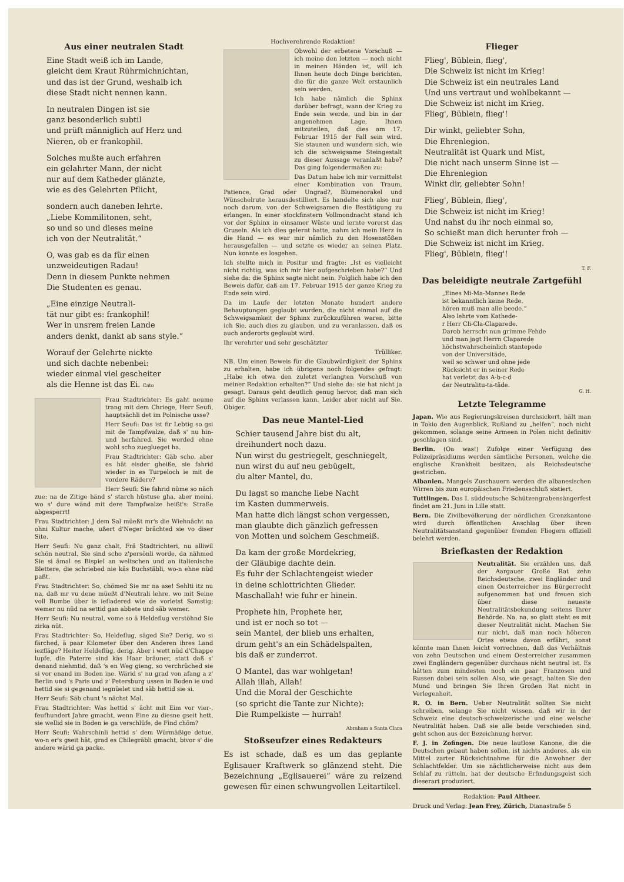Aus einer neutralen Stadt
Eine Stadt weiß ich im Lande,
gleicht dem Kraut Rührmichnichtan,
und das ist der Grund, weshalb ich
diese Stadt nicht nennen kann.
In neutralen Dingen ist sie
ganz besonderlich subtil
und prüft männiglich auf Herz und
Nieren, ob er frankophil.
Solches mußte auch erfahren
ein gelahrter Mann, der nicht
nur auf dem Katheder glänzte,
wie es des Gelehrten Pflicht,
sondern auch daneben lehrte.
„Liebe Kommilitonen, seht,
so und so und dieses meine
ich von der Neutralität.“
O, was gab es da für einen
unzweideutigen Radau!
Denn in diesem Punkte nehmen
Die Studenten es genau.
„Eine einzige Neutrali-
tät nur gibt es: frankophil!
Wer in unsrem freien Lande
anders denkt, dankt ab sans style.“
Worauf der Gelehrte nickte
und sich dachte nebenbei:
wieder einmal viel gescheiter
als die Henne ist das Ei. Cato
Frau Stadtrichter: Es gaht neume trang mit dem Chriege, Herr Seufi, hauptsächli det im Polnische usse?
Herr Seufi: Das ist fir Lebtig so gsi mit de Tampfwalze, daß s' nu hin- und herfahred. Sie werded ehne wohl scho zueglueget ha.
Frau Stadtrichter: Gäb scho, aber es hät eisder gheiße, sie fahrid wieder in es Turpeloch ie mit de vordere Rädere?
Herr Seufi: Sie fahrid nüme so näch zue: na de Zitige händ s' starch hüstuse gha, aber meini, wo s' dure wänd mit dere Tampfwalze heißt's: Straße abgesperrt!
Frau Stadtrichter: J dem Sal müeßt mr's die Wiehnächt na ohni Kultur mache, ußert d'Neger brächted sie vo diser Site.
Herr Seufi: Nu ganz chalt, Frä Stadtrichteri, nu alliwil schön neutral, Sie sind scho z'persönli worde, da nähmed Sie si ämal es Bispiel an weltschen und an italienische Blettere, die schriebed nie käs Buchstäbli, wo-n ehne nüd paßt.
Frau Stadtrichter: So, chömed Sie mr na ase! Sehlti itz nu na, daß mr vu dene müeßt d'Neutrali lehre, wo mit Seine voll Bumbe über is iefladered wie de vorletst Samstig; wemer nu nüd na settid gan abbete und säb wemer.
Herr Seufi: Nu neutral, vome so ä Heldeflug verstöhnd Sie zirka nüt.
Frau Stadtrichter: So, Heldeflug, säged Sie? Derig, wo si färched, ä paar Kilometer über den Anderen ihres Land iezfläge? Heiter Heldeflüg, derig. Aber i wett nüd d'Chappe lupfe, die Paterre sind käs Haar bräuner, statt daß s' denand niehmtid, daß 's en Weg gieng, so verchrüched sie si vor enand im Boden ine. Wärid s' nu grad von afang a z' Berlin und 's Paris und z' Petersburg ussen in Boden ie und hettid sie si gegenand iegnüelet und säb hettid sie si.
Herr Seufi: Säb chunt 's nächst Mal.
Frau Stadtrichter: Was hettid s' ächt mit Eim vor vier-, feufhundert Jahre gmacht, wenn Eine zu diesne gseit hett, sie wellid sie in Boden ie ga verschlüfe, de Find chöm?
Herr Seufi: Wahrschinli hettid s' dem Würmäßige detue, wo-n er's gseit hät, grad es Chilegräbli gmacht, bivor s' die andere wärid ga packe.
Hochverehrende Redaktion!
Obwohl der erbetene Vorschuß — ich meine den letzten — noch nicht in meinen Händen ist, will ich Ihnen heute doch Dinge berichten, die für die ganze Welt erstaunlich sein werden.
Ich habe nämlich die Sphinx darüber befragt, wann der Krieg zu Ende sein werde, und bin in der angenehmen Lage, Ihnen mitzuteilen, daß dies am 17. Februar 1915 der Fall sein wird. Sie staunen und wundern sich, wie ich die schweigsame Steingestalt zu dieser Aussage veranlaßt habe? Das ging folgendermaßen zu:
Das Datum habe ich mir vermittelst einer Kombination von Traum, Patience, Grad oder Ungrad?, Blumenorakel und Wünschelrute herausdestilliert. Es handelte sich also nur noch darum, von der Schweigsamen die Bestätigung zu erlangen. In einer stockfinstern Vollmondnacht stand ich vor der Sphinx in einsamer Wüste und lernte vorerst das Gruseln. Als ich dies gelernt hatte, nahm ich mein Herz in die Hand — es war mir nämlich zu den Hosenstößen herausgefallen — und setzte es wieder an seinen Platz. Nun konnte es losgehen.
Ich stellte mich in Positur und fragte: „Ist es vielleicht nicht richtig, was ich mir hier aufgeschrieben habe?“ Und siehe da: die Sphinx sagte nicht nein. Folglich habe ich den Beweis dafür, daß am 17. Februar 1915 der ganze Krieg zu Ende sein wird.
Da im Laufe der letzten Monate hundert andere Behauptungen geglaubt wurden, die nicht einmal auf die Schweigsamkeit der Sphinx zurückzuführen waren, bitte ich Sie, auch dies zu glauben, und zu veranlassen, daß es auch anderorts geglaubt wird.
Ihr verehrter und sehr geschätzter
Trülliker.
NB. Um einen Beweis für die Glaubwürdigkeit der Sphinx zu erhalten, habe ich übrigens noch folgendes gefragt: „Habe ich etwa den zuletzt verlangten Vorschuß von meiner Redaktion erhalten?“ Und siehe da: sie hat nicht ja gesagt. Daraus geht deutlich genug hervor, daß man sich auf die Sphinx verlassen kann. Leider aber nicht auf Sie. Obiger.
Das neue Mantel-Lied
Schier tausend Jahre bist du alt,
dreihundert noch dazu.
Nun wirst du gestriegelt, geschniegelt,
nun wirst du auf neu gebügelt,
du alter Mantel, du.
Du lagst so manche liebe Nacht
im Kasten dummerweis.
Man hatte dich längst schon vergessen,
man glaubte dich gänzlich gefressen
von Motten und solchem Geschmeiß.
Da kam der große Mordekrieg,
der Gläubige dachte dein.
Es fuhr der Schlachtengeist wieder
in deine schlottrichten Glieder.
Maschallah! wie fuhr er hinein.
Prophete hin, Prophete her,
und ist er noch so tot —
sein Mantel, der blieb uns erhalten,
drum geht's an ein Schädelspalten,
bis daß er zunderrot.
O Mantel, das war wohlgetan!
Allah illah, Allah!
Und die Moral der Geschichte
(so spricht die Tante zur Nichte):
Die Rumpelkiste — hurrah!
Abraham a Santa Clara
Stoßseufzer eines Redakteurs
Es ist schade, daß es um das geplante Eglisauer Kraftwerk so glänzend steht. Die Bezeichnung „Eglisauerei“ wäre zu reizend gewesen für einen schwungvollen Leitartikel.
Flieger
Flieg', Büblein, flieg',
Die Schweiz ist nicht im Krieg!
Die Schweiz ist ein neutrales Land
Und uns vertraut und wohlbekannt —
Die Schweiz ist nicht im Krieg.
Flieg', Büblein, flieg'!
Dir winkt, geliebter Sohn,
Die Ehrenlegion.
Neutralität ist Quark und Mist,
Die nicht nach unserm Sinne ist —
Die Ehrenlegion
Winkt dir, geliebter Sohn!
Flieg', Büblein, flieg',
Die Schweiz ist nicht im Krieg!
Und nahst du ihr noch einmal so,
So schießt man dich herunter froh —
Die Schweiz ist nicht im Krieg.
Flieg', Büblein, flieg'!
T. F.
Das beleidigte neutrale Zartgefühl
„Eines Mi-Ma-Mannes Rede
ist bekanntlich keine Rede,
hören muß man alle beede.“
Also lehrte vom Kathede-
r Herr Cli-Cla-Claparede.
Darob herrscht nun grimme Fehde
und man jagt Herrn Claparede
höchstwahrscheinlich stantepede
von der Universitäde,
weil so schwer und ohne jede
Rücksicht er in seiner Rede
hat verletzt das A-b-c-d
der Neutralitu-ta-täde.
G. H.
Letzte Telegramme
Japan. Wie aus Regierungskreisen durchsickert, hält man in Tokio den Augenblick, Rußland zu „helfen“, noch nicht gekommen, solange seine Armeen in Polen nicht definitiv geschlagen sind.
Berlin. (Oa was!) Zufolge einer Verfügung des Polizeipräsidiums werden sämtliche Personen, welche die englische Krankheit besitzen, als Reichsdeutsche gestrichen.
Albanien. Mangels Zuschauern werden die albanesischen Wirren bis zum europäischen Friedensschluß sistiert.
Tuttlingen. Das I. süddeutsche Schützengrabensängerfest findet am 21. Juni in Lille statt.
Bern. Die Zivilbevölkerung der nördlichen Grenzkantone wird durch öffentlichen Anschlag über ihren Neutralitätsanstand gegenüber fremden Fliegern offiziell belehrt werden.
Briefkasten der Redaktion
Neutralität. Sie erzählen uns, daß der Aargauer Große Rat zehn Reichsdeutsche, zwei Engländer und einen Oesterreicher ins Bürgerrecht aufgenommen hat und freuen sich über diese neueste Neutralitätsbekundung seitens Ihrer Behörde. Na, na, so glatt steht es mit dieser Neutralität nicht. Machen Sie nur nicht, daß man noch höheren Ortes etwas davon erfährt, sonst könnte man Ihnen leicht vorrechnen, daß das Verhältnis von zehn Deutschen und einem Oesterreicher zusammen zwei Engländern gegenüber durchaus nicht neutral ist. Es hätten zum mindesten noch ein paar Franzosen und Russen dabei sein sollen. Also, wie gesagt, halten Sie den Mund und bringen Sie Ihren Großen Rat nicht in Verlegenheit.
R. O. in Bern. Ueber Neutralität sollten Sie nicht schreiben, solange Sie nicht wissen, daß wir in der Schweiz eine deutsch-schweizerische und eine welsche Neutralität haben. Daß sie alle beide verschieden sind, geht schon aus der Bezeichnung hervor.
F. J. in Zofingen. Die neue lautlose Kanone, die die Deutschen gebaut haben sollen, ist nichts anderes, als ein Mittel zarter Rücksichtnahme für die Anwohner der Schlachtfelder. Um sie nächtlicherweise nicht aus dem Schlaf zu rütteln, hat der deutsche Erfindungsgeist sich dieserart produziert.
Redaktion: Paul Altheer.
Druck und Verlag: Jean Frey, Zürich, Dianastraße 5